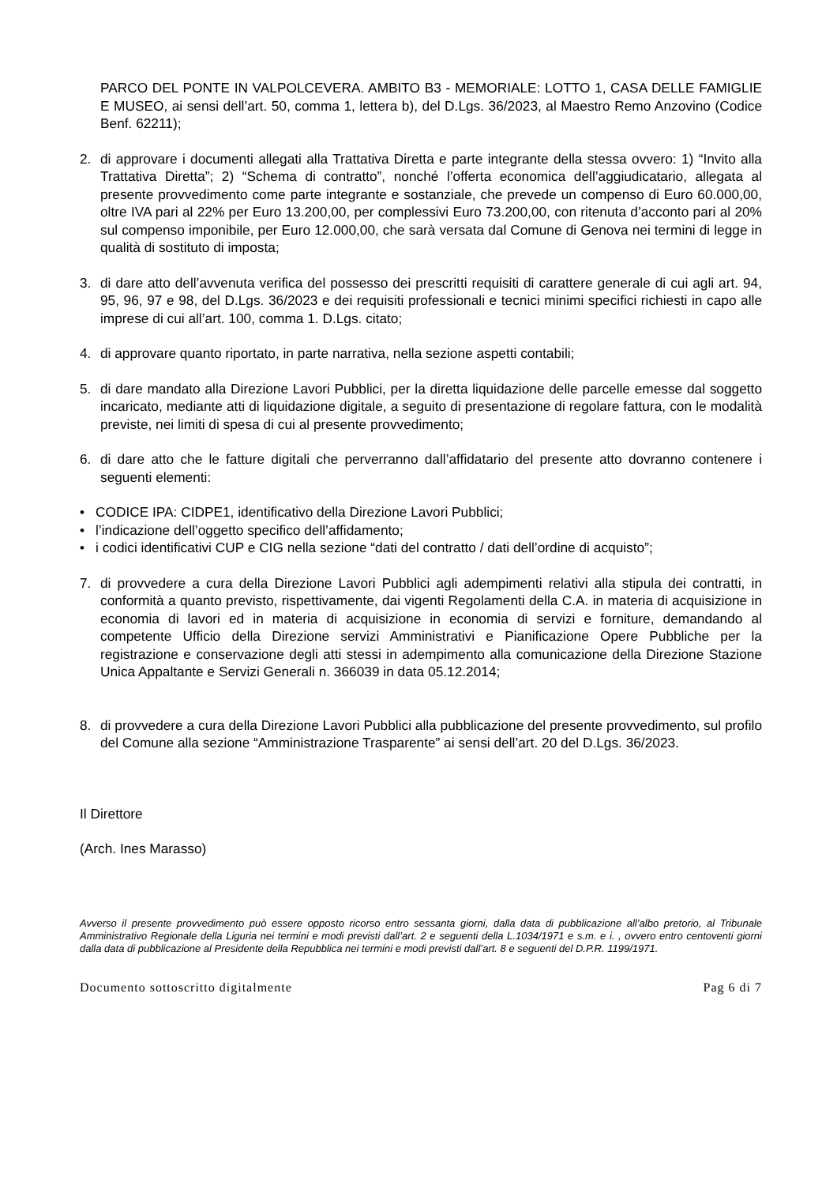PARCO DEL PONTE IN VALPOLCEVERA. AMBITO B3 - MEMORIALE: LOTTO 1, CASA DELLE FAMIGLIE E MUSEO, ai sensi dell’art. 50, comma 1, lettera b), del D.Lgs. 36/2023, al Maestro Remo Anzovino (Codice Benf. 62211);
2. di approvare i documenti allegati alla Trattativa Diretta e parte integrante della stessa ovvero: 1) “Invito alla Trattativa Diretta”; 2) “Schema di contratto”, nonché l’offerta economica dell’aggiudicatario, allegata al presente provvedimento come parte integrante e sostanziale, che prevede un compenso di Euro 60.000,00, oltre IVA pari al 22% per Euro 13.200,00, per complessivi Euro 73.200,00, con ritenuta d’acconto pari al 20% sul compenso imponibile, per Euro 12.000,00, che sarà versata dal Comune di Genova nei termini di legge in qualità di sostituto di imposta;
3. di dare atto dell’avvenuta verifica del possesso dei prescritti requisiti di carattere generale di cui agli art. 94, 95, 96, 97 e 98, del D.Lgs. 36/2023 e dei requisiti professionali e tecnici minimi specifici richiesti in capo alle imprese di cui all’art. 100, comma 1. D.Lgs. citato;
4. di approvare quanto riportato, in parte narrativa, nella sezione aspetti contabili;
5. di dare mandato alla Direzione Lavori Pubblici, per la diretta liquidazione delle parcelle emesse dal soggetto incaricato, mediante atti di liquidazione digitale, a seguito di presentazione di regolare fattura, con le modalità previste, nei limiti di spesa di cui al presente provvedimento;
6. di dare atto che le fatture digitali che perverranno dall’affidatario del presente atto dovranno contenere i seguenti elementi:
• CODICE IPA: CIDPE1, identificativo della Direzione Lavori Pubblici;
• l’indicazione dell’oggetto specifico dell’affidamento;
• i codici identificativi CUP e CIG nella sezione “dati del contratto / dati dell’ordine di acquisto”;
7. di provvedere a cura della Direzione Lavori Pubblici agli adempimenti relativi alla stipula dei contratti, in conformità a quanto previsto, rispettivamente, dai vigenti Regolamenti della C.A. in materia di acquisizione in economia di lavori ed in materia di acquisizione in economia di servizi e forniture, demandando al competente Ufficio della Direzione servizi Amministrativi e Pianificazione Opere Pubbliche per la registrazione e conservazione degli atti stessi in adempimento alla comunicazione della Direzione Stazione Unica Appaltante e Servizi Generali n. 366039 in data 05.12.2014;
8. di provvedere a cura della Direzione Lavori Pubblici alla pubblicazione del presente provvedimento, sul profilo del Comune alla sezione “Amministrazione Trasparente” ai sensi dell’art. 20 del D.Lgs. 36/2023.
Il Direttore
(Arch. Ines Marasso)
Avverso il presente provvedimento può essere opposto ricorso entro sessanta giorni, dalla data di pubblicazione all’albo pretorio, al Tribunale Amministrativo Regionale della Liguria nei termini e modi previsti dall’art. 2 e seguenti della L.1034/1971 e s.m. e i. , ovvero entro centoventi giorni dalla data di pubblicazione al Presidente della Repubblica nei termini e modi previsti dall’art. 8 e seguenti del D.P.R. 1199/1971.
Documento sottoscritto digitalmente Pag 6 di 7